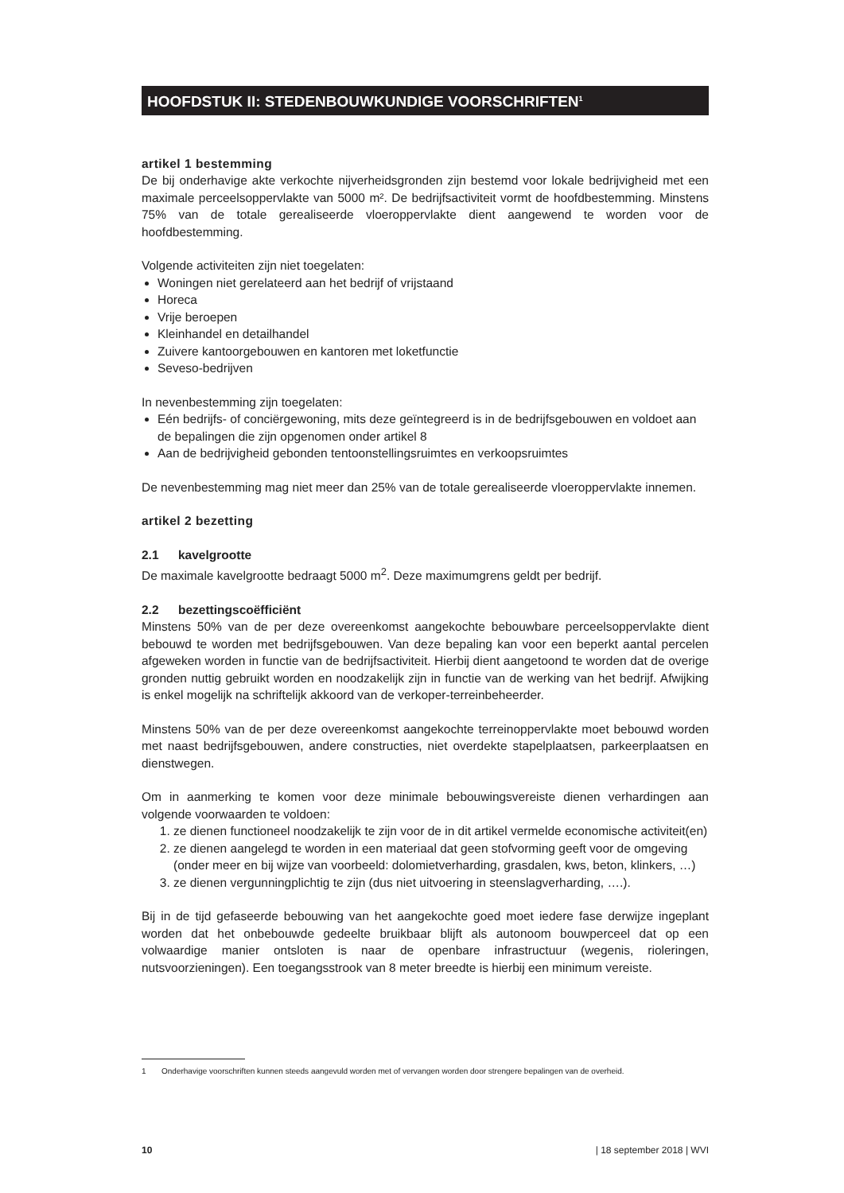HOOFDSTUK II: STEDENBOUWKUNDIGE VOORSCHRIFTEN<sup>1</sup>
artikel 1 bestemming
De bij onderhavige akte verkochte nijverheidsgronden zijn bestemd voor lokale bedrijvigheid met een maximale perceelsoppervlakte van 5000 m². De bedrijfsactiviteit vormt de hoofdbestemming. Minstens 75% van de totale gerealiseerde vloeroppervlakte dient aangewend te worden voor de hoofdbestemming.
Volgende activiteiten zijn niet toegelaten:
Woningen niet gerelateerd aan het bedrijf of vrijstaand
Horeca
Vrije beroepen
Kleinhandel en detailhandel
Zuivere kantoorgebouwen en kantoren met loketfunctie
Seveso-bedrijven
In nevenbestemming zijn toegelaten:
Eén bedrijfs- of conciërgewoning, mits deze geïntegreerd is in de bedrijfsgebouwen en voldoet aan de bepalingen die zijn opgenomen onder artikel 8
Aan de bedrijvigheid gebonden tentoonstellingsruimtes en verkoopsruimtes
De nevenbestemming mag niet meer dan 25% van de totale gerealiseerde vloeroppervlakte innemen.
artikel 2 bezetting
2.1 kavelgrootte
De maximale kavelgrootte bedraagt 5000 m<sup>2</sup>. Deze maximumgrens geldt per bedrijf.
2.2 bezettingscoëfficiënt
Minstens 50% van de per deze overeenkomst aangekochte bebouwbare perceelsoppervlakte dient bebouwd te worden met bedrijfsgebouwen. Van deze bepaling kan voor een beperkt aantal percelen afgeweken worden in functie van de bedrijfsactiviteit. Hierbij dient aangetoond te worden dat de overige gronden nuttig gebruikt worden en noodzakelijk zijn in functie van de werking van het bedrijf. Afwijking is enkel mogelijk na schriftelijk akkoord van de verkoper-terreinbeheerder.
Minstens 50% van de per deze overeenkomst aangekochte terreinoppervlakte moet bebouwd worden met naast bedrijfsgebouwen, andere constructies, niet overdekte stapelplaatsen, parkeerplaatsen en dienstwegen.
Om in aanmerking te komen voor deze minimale bebouwingsvereiste dienen verhardingen aan volgende voorwaarden te voldoen:
1. ze dienen functioneel noodzakelijk te zijn voor de in dit artikel vermelde economische activiteit(en)
2. ze dienen aangelegd te worden in een materiaal dat geen stofvorming geeft voor de omgeving (onder meer en bij wijze van voorbeeld: dolomietverharding, grasdalen, kws, beton, klinkers, …)
3. ze dienen vergunningplichtig te zijn (dus niet uitvoering in steenslagverharding, ….).
Bij in de tijd gefaseerde bebouwing van het aangekochte goed moet iedere fase derwijze ingeplant worden dat het onbebouwde gedeelte bruikbaar blijft als autonoom bouwperceel dat op een volwaardige manier ontsloten is naar de openbare infrastructuur (wegenis, rioleringen, nutsvoorzieningen). Een toegangsstrook van 8 meter breedte is hierbij een minimum vereiste.
1 Onderhavige voorschriften kunnen steeds aangevuld worden met of vervangen worden door strengere bepalingen van de overheid.
10 | 18 september 2018 | WVI